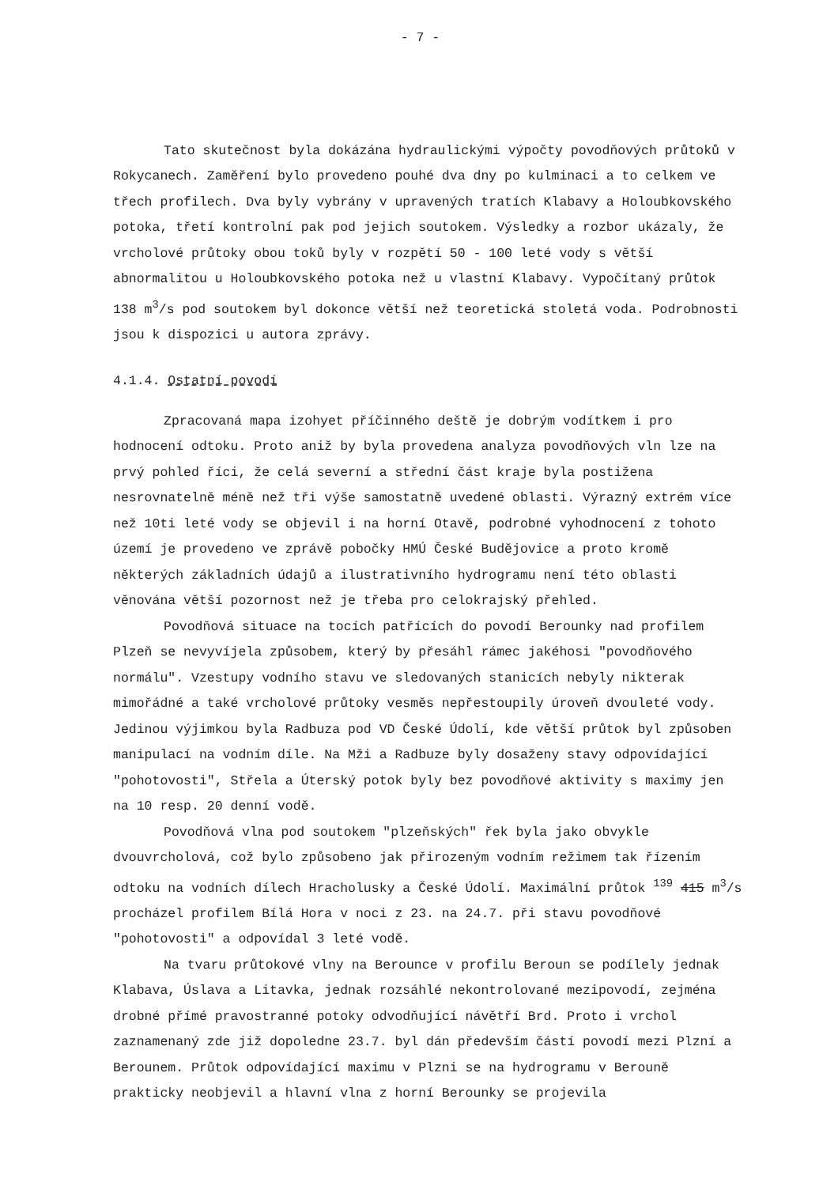- 7 -
Tato skutečnost byla dokázána hydraulickými výpočty povodňových průtoků v Rokycanech. Zaměření bylo provedeno pouhé dva dny po kulminaci a to celkem ve třech profilech. Dva byly vybrány v upravených tratích Klabavy a Holoubkovského potoka, třetí kontrolní pak pod jejich soutokem. Výsledky a rozbor ukázaly, že vrcholové průtoky obou toků byly v rozpětí 50 - 100 leté vody s větší abnormalitou u Holoubkovského potoka než u vlastní Klabavy. Vypočítaný průtok 138 m<sup>3</sup>/s pod soutokem byl dokonce větší než teoretická stoletá voda. Podrobnosti jsou k dispozici u autora zprávy.
4.1.4. Ostatní povodí
Zpracovaná mapa izohyet příčinného deště je dobrým vodítkem i pro hodnocení odtoku. Proto aniž by byla provedena analyza povodňových vln lze na prvý pohled říci, že celá severní a střední část kraje byla postižena nesrovnatelně méně než tři výše samostatně uvedené oblasti. Výrazný extrém více než 10ti leté vody se objevil i na horní Otavě, podrobné vyhodnocení z tohoto území je provedeno ve zprávě pobočky HMÚ České Budějovice a proto kromě některých základních údajů a ilustrativního hydrogramu není této oblasti věnována větší pozornost než je třeba pro celokrajský přehled.
Povodňová situace na tocích patřících do povodí Berounky nad profilem Plzeň se nevyvíjela způsobem, který by přesáhl rámec jakéhosi "povodňového normálu". Vzestupy vodního stavu ve sledovaných stanicích nebyly nikterak mimořádné a také vrcholové průtoky vesměs nepřestoupily úroveň dvouleté vody. Jedinou výjimkou byla Radbuza pod VD České Údolí, kde větší průtok byl způsoben manipulací na vodním díle. Na Mži a Radbuze byly dosaženy stavy odpovídající "pohotovosti", Střela a Úterský potok byly bez povodňové aktivity s maximy jen na 10 resp. 20 denní vodě.
Povodňová vlna pod soutokem "plzeňských" řek byla jako obvykle dvouvrcholová, což bylo způsobeno jak přirozeným vodním režimem tak řízením odtoku na vodních dílech Hracholusky a České Údolí. Maximální průtok <sup>139</sup> 415 m<sup>3</sup>/s procházel profilem Bílá Hora v noci z 23. na 24.7. při stavu povodňové "pohotovosti" a odpovídal 3 leté vodě.
Na tvaru průtokové vlny na Berounce v profilu Beroun se podílely jednak Klabava, Úslava a Litavka, jednak rozsáhlé nekontrolované mezipovodí, zejména drobné přímé pravostranné potoky odvodňující návětří Brd. Proto i vrchol zaznamenaný zde již dopoledne 23.7. byl dán především částí povodí mezi Plzní a Berounem. Průtok odpovídající maximu v Plzni se na hydrogramu v Berouně prakticky neobjevil a hlavní vlna z horní Berounky se projevila